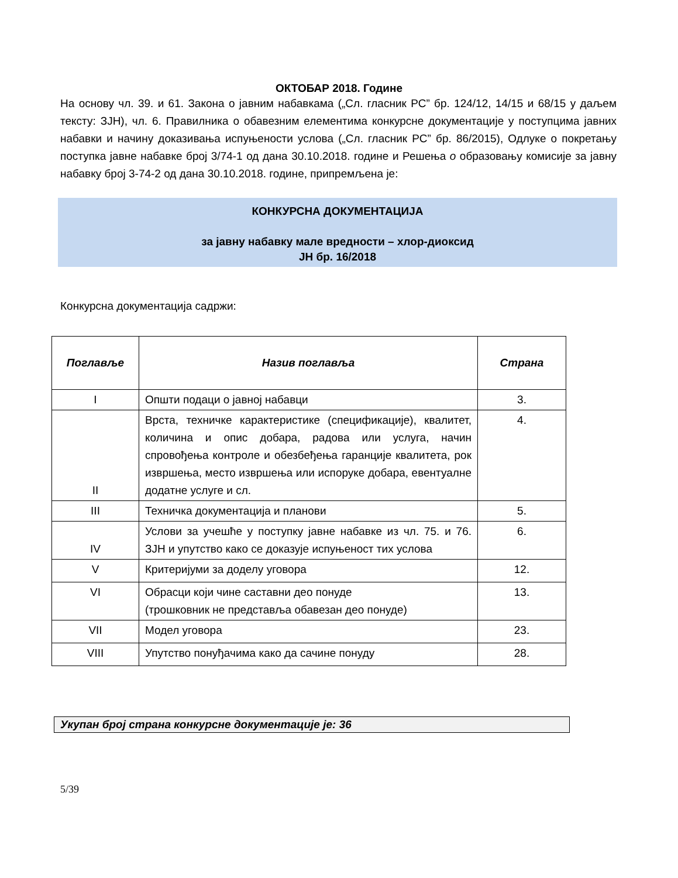ОКТОБАР 2018. Године
На основу чл. 39. и 61. Закона о јавним набавкама („Сл. гласник РС” бр. 124/12, 14/15 и 68/15 у даљем тексту: ЗЈН), чл. 6. Правилника о обавезним елементима конкурсне документације у поступцима јавних набавки и начину доказивања испуњености услова („Сл. гласник РС” бр. 86/2015), Одлуке о покретању поступка јавне набавке број 3/74-1 од дана 30.10.2018. године и Решења о образовању комисије за јавну набавку број 3-74-2 од дана 30.10.2018. године, припремљена је:
КОНКУРСНА ДОКУМЕНТАЦИЈА
за јавну набавку мале вредности – хлор-диоксид
ЈН бр. 16/2018
Конкурсна документација садржи:
| Поглавље | Назив поглавља | Страна |
| --- | --- | --- |
| I | Општи подаци о јавној набавци | 3. |
| II | Врста, техничке карактеристике (спецификације), квалитет, количина и опис добара, радова или услуга, начин спровођења контроле и обезбеђења гаранције квалитета, рок извршења, место извршења или испоруке добара, евентуалне додатне услуге и сл. | 4. |
| III | Техничка документација и планови | 5. |
| IV | Услови за учешће у поступку јавне набавке из чл. 75. и 76. ЗЈН и упутство како се доказује испуњеност тих услова | 6. |
| V | Критеријуми за доделу уговора | 12. |
| VI | Обрасци који чине саставни део понуде (трошковник не представља обавезан део понуде) | 13. |
| VII | Модел уговора | 23. |
| VIII | Упутство понуђачима како да сачине понуду | 28. |
Укупан број страна конкурсне документације је: 36
5/39